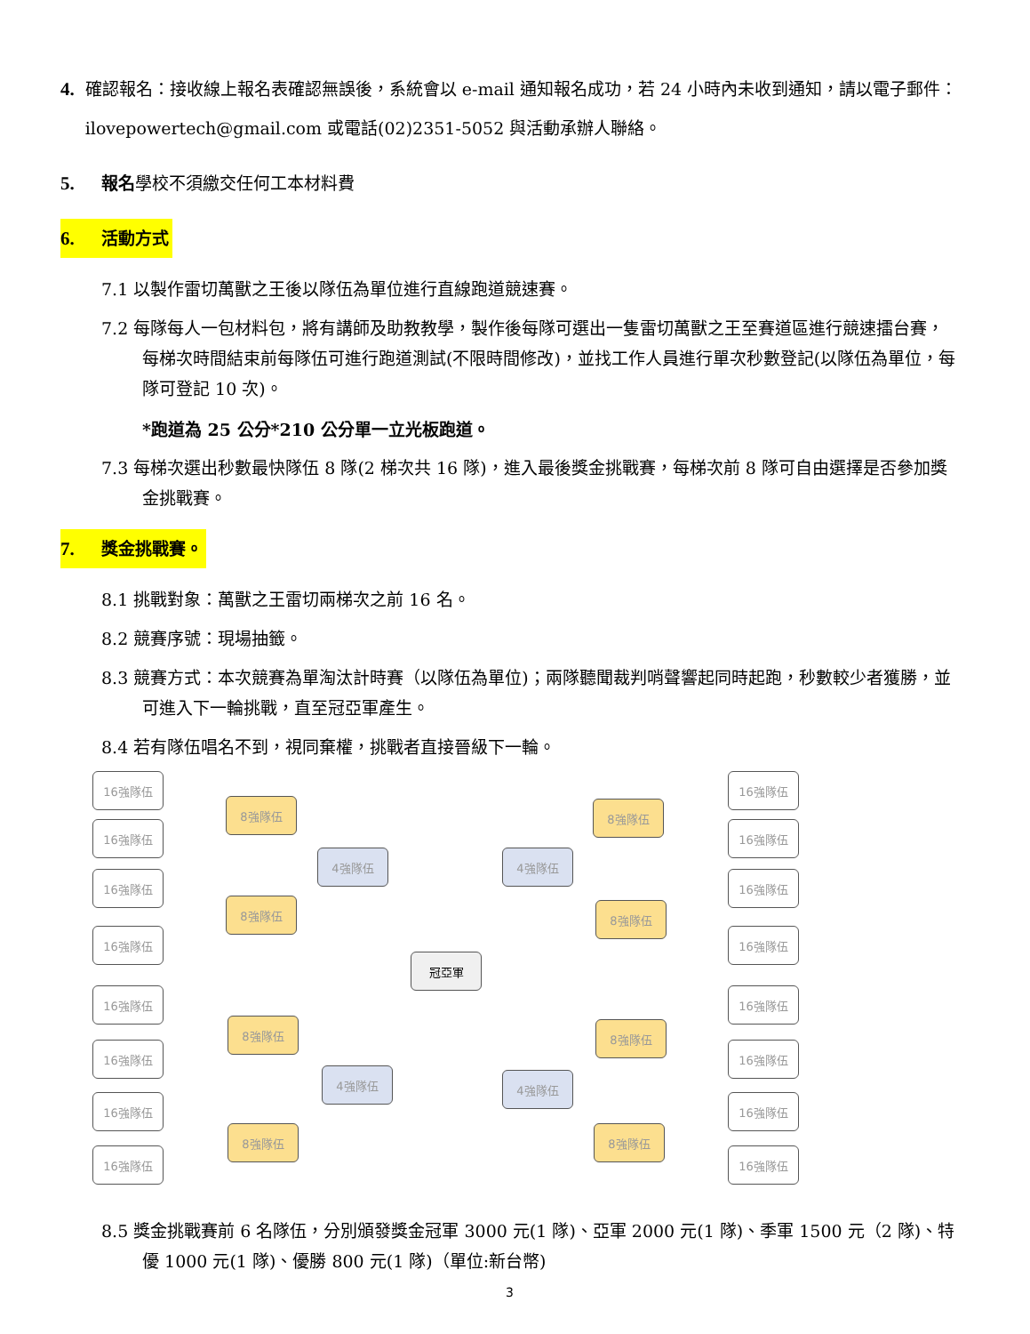4. 確認報名：接收線上報名表確認無誤後，系統會以 e-mail 通知報名成功，若 24 小時內未收到通知，請以電子郵件：ilovepowertech@gmail.com 或電話(02)2351-5052 與活動承辦人聯絡。
5. 報名學校不須繳交任何工本材料費
6. 活動方式
7.1 以製作雷切萬獸之王後以隊伍為單位進行直線跑道競速賽。
7.2 每隊每人一包材料包，將有講師及助教教學，製作後每隊可選出一隻雷切萬獸之王至賽道區進行競速擂台賽，每梯次時間結束前每隊伍可進行跑道測試(不限時間修改)，並找工作人員進行單次秒數登記(以隊伍為單位，每隊可登記 10 次)。
*跑道為 25 公分*210 公分單一立光板跑道。
7.3 每梯次選出秒數最快隊伍 8 隊(2 梯次共 16 隊)，進入最後獎金挑戰賽，每梯次前 8 隊可自由選擇是否參加獎金挑戰賽。
7. 獎金挑戰賽。
8.1 挑戰對象：萬獸之王雷切兩梯次之前 16 名。
8.2 競賽序號：現場抽籤。
8.3 競賽方式：本次競賽為單淘汰計時賽（以隊伍為單位)；兩隊聽聞裁判哨聲響起同時起跑，秒數較少者獲勝，並可進入下一輪挑戰，直至冠亞軍產生。
8.4 若有隊伍唱名不到，視同棄權，挑戰者直接晉級下一輪。
16強隊伍
16強隊伍
16強隊伍
16強隊伍
16強隊伍
16強隊伍
16強隊伍
16強隊伍
8強隊伍
8強隊伍
8強隊伍
8強隊伍
4強隊伍
4強隊伍
冠亞軍
4強隊伍
4強隊伍
8強隊伍
8強隊伍
8強隊伍
8強隊伍
16強隊伍
16強隊伍
16強隊伍
16強隊伍
16強隊伍
16強隊伍
16強隊伍
16強隊伍
8.5 獎金挑戰賽前 6 名隊伍，分別頒發獎金冠軍 3000 元(1 隊)、亞軍 2000 元(1 隊)、季軍 1500 元（2 隊)、特優 1000 元(1 隊)、優勝 800 元(1 隊)（單位:新台幣)
3